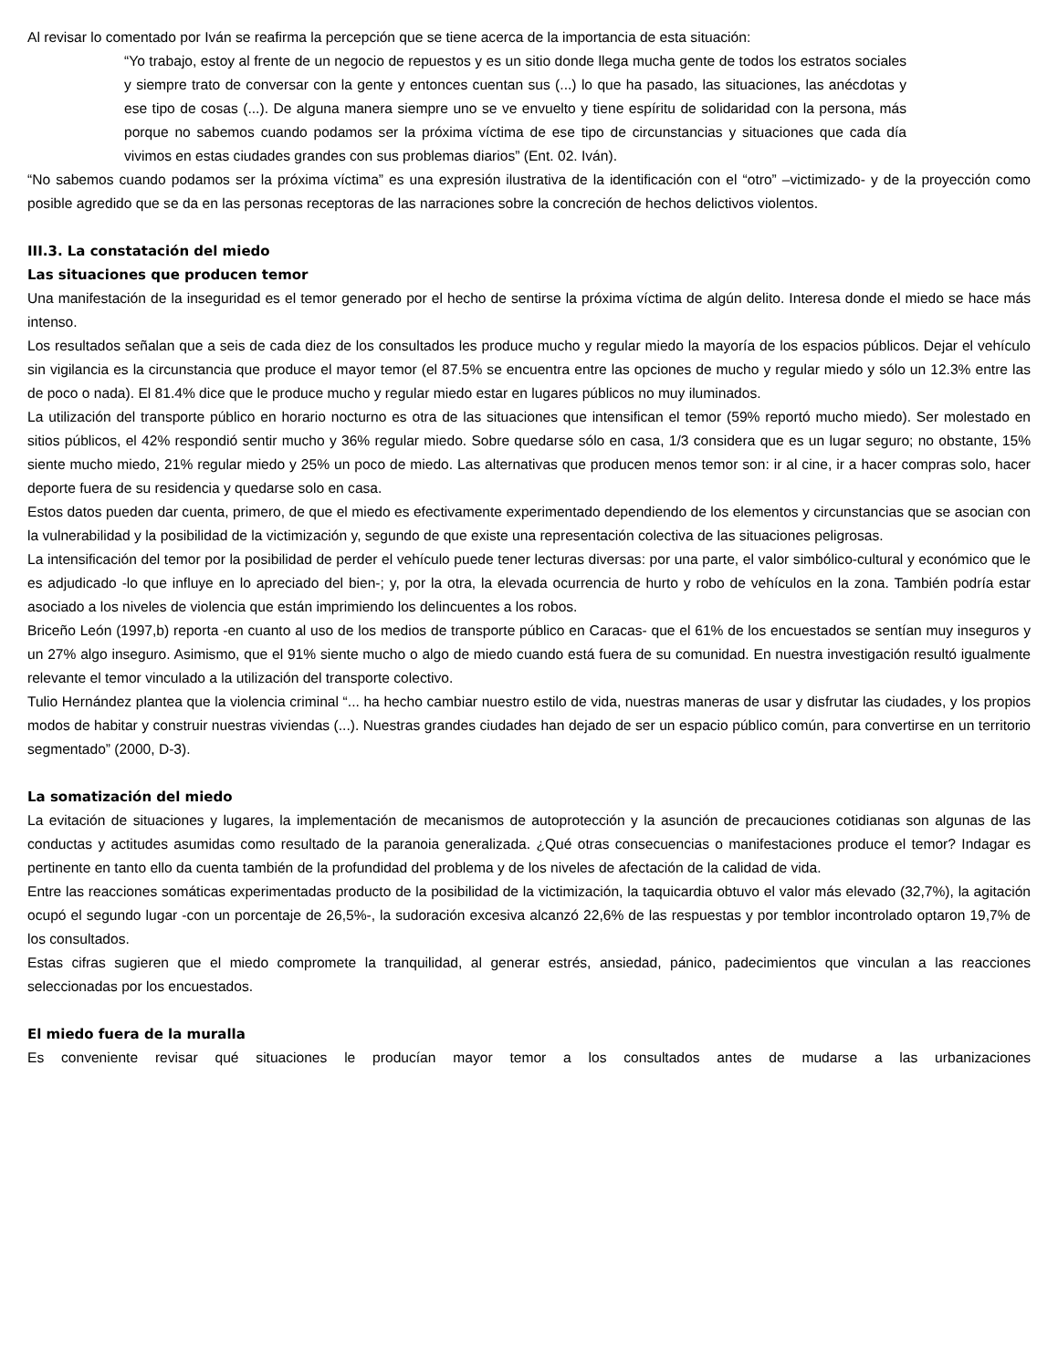Al revisar lo comentado por Iván se reafirma la percepción que se tiene acerca de la importancia de esta situación:
“Yo trabajo, estoy al frente de un negocio de repuestos y es un sitio donde llega mucha gente de todos los estratos sociales y siempre trato de conversar con la gente y entonces cuentan sus (...) lo que ha pasado, las situaciones, las anécdotas y ese tipo de cosas (...). De alguna manera siempre uno se ve envuelto y tiene espíritu de solidaridad con la persona, más porque no sabemos cuando podamos ser la próxima víctima de ese tipo de circunstancias y situaciones que cada día vivimos en estas ciudades grandes con sus problemas diarios” (Ent. 02. Iván).
“No sabemos cuando podamos ser la próxima víctima” es una expresión ilustrativa de la identificación con el “otro” –victimizado- y de la proyección como posible agredido que se da en las personas receptoras de las narraciones sobre la concreción de hechos delictivos violentos.
III.3. La constatación del miedo
Las situaciones que producen temor
Una manifestación de la inseguridad es el temor generado por el hecho de sentirse la próxima víctima de algún delito. Interesa donde el miedo se hace más intenso.
Los resultados señalan que a seis de cada diez de los consultados les produce mucho y regular miedo la mayoría de los espacios públicos. Dejar el vehículo sin vigilancia es la circunstancia que produce el mayor temor (el 87.5% se encuentra entre las opciones de mucho y regular miedo y sólo un 12.3% entre las de poco o nada). El 81.4% dice que le produce mucho y regular miedo estar en lugares públicos no muy iluminados.
La utilización del transporte público en horario nocturno es otra de las situaciones que intensifican el temor (59% reportó mucho miedo). Ser molestado en sitios públicos, el 42% respondió sentir mucho y 36% regular miedo. Sobre quedarse sólo en casa, 1/3 considera que es un lugar seguro; no obstante, 15% siente mucho miedo, 21% regular miedo y 25% un poco de miedo. Las alternativas que producen menos temor son: ir al cine, ir a hacer compras solo, hacer deporte fuera de su residencia y quedarse solo en casa.
Estos datos pueden dar cuenta, primero, de que el miedo es efectivamente experimentado dependiendo de los elementos y circunstancias que se asocian con la vulnerabilidad y la posibilidad de la victimización y, segundo de que existe una representación colectiva de las situaciones peligrosas.
La intensificación del temor por la posibilidad de perder el vehículo puede tener lecturas diversas: por una parte, el valor simbólico-cultural y económico que le es adjudicado -lo que influye en lo apreciado del bien-; y, por la otra, la elevada ocurrencia de hurto y robo de vehículos en la zona. También podría estar asociado a los niveles de violencia que están imprimiendo los delincuentes a los robos.
Briceño León (1997,b) reporta -en cuanto al uso de los medios de transporte público en Caracas- que el 61% de los encuestados se sentían muy inseguros y un 27% algo inseguro. Asimismo, que el 91% siente mucho o algo de miedo cuando está fuera de su comunidad. En nuestra investigación resultó igualmente relevante el temor vinculado a la utilización del transporte colectivo.
Tulio Hernández plantea que la violencia criminal “... ha hecho cambiar nuestro estilo de vida, nuestras maneras de usar y disfrutar las ciudades, y los propios modos de habitar y construir nuestras viviendas (...). Nuestras grandes ciudades han dejado de ser un espacio público común, para convertirse en un territorio segmentado” (2000, D-3).
La somatización del miedo
La evitación de situaciones y lugares, la implementación de mecanismos de autoprotección y la asunción de precauciones cotidianas son algunas de las conductas y actitudes asumidas como resultado de la paranoia generalizada. ¿Qué otras consecuencias o manifestaciones produce el temor? Indagar es pertinente en tanto ello da cuenta también de la profundidad del problema y de los niveles de afectación de la calidad de vida.
Entre las reacciones somáticas experimentadas producto de la posibilidad de la victimización, la taquicardia obtuvo el valor más elevado (32,7%), la agitación ocupó el segundo lugar -con un porcentaje de 26,5%-, la sudoración excesiva alcanzó 22,6% de las respuestas y por temblor incontrolado optaron 19,7% de los consultados.
Estas cifras sugieren que el miedo compromete la tranquilidad, al generar estrés, ansiedad, pánico, padecimientos que vinculan a las reacciones seleccionadas por los encuestados.
El miedo fuera de la muralla
Es conveniente revisar qué situaciones le producían mayor temor a los consultados antes de mudarse a las urbanizaciones